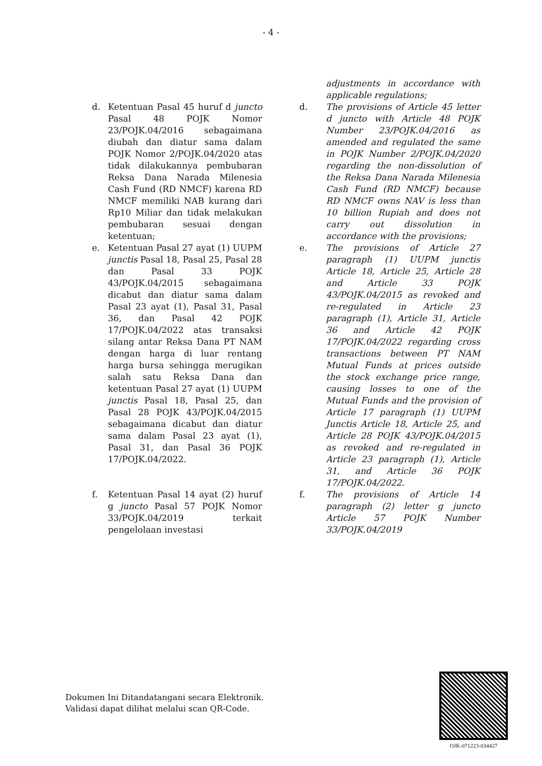- 4 -
| | | | | adjustments in accordance with applicable regulations; |
| d. | Ketentuan Pasal 45 huruf d juncto Pasal 48 POJK Nomor 23/POJK.04/2016 sebagaimana diubah dan diatur sama dalam POJK Nomor 2/POJK.04/2020 atas tidak dilakukannya pembubaran Reksa Dana Narada Milenesia Cash Fund (RD NMCF) karena RD NMCF memiliki NAB kurang dari Rp10 Miliar dan tidak melakukan pembubaran sesuai dengan ketentuan; | | d. | The provisions of Article 45 letter d juncto with Article 48 POJK Number 23/POJK.04/2016 as amended and regulated the same in POJK Number 2/POJK.04/2020 regarding the non-dissolution of the Reksa Dana Narada Milenesia Cash Fund (RD NMCF) because RD NMCF owns NAV is less than 10 billion Rupiah and does not carry out dissolution in accordance with the provisions; |
| e. | Ketentuan Pasal 27 ayat (1) UUPM junctis Pasal 18, Pasal 25, Pasal 28 dan Pasal 33 POJK 43/POJK.04/2015 sebagaimana dicabut dan diatur sama dalam Pasal 23 ayat (1), Pasal 31, Pasal 36, dan Pasal 42 POJK 17/POJK.04/2022 atas transaksi silang antar Reksa Dana PT NAM dengan harga di luar rentang harga bursa sehingga merugikan salah satu Reksa Dana dan ketentuan Pasal 27 ayat (1) UUPM junctis Pasal 18, Pasal 25, dan Pasal 28 POJK 43/POJK.04/2015 sebagaimana dicabut dan diatur sama dalam Pasal 23 ayat (1), Pasal 31, dan Pasal 36 POJK 17/POJK.04/2022. | | e. | The provisions of Article 27 paragraph (1) UUPM junctis Article 18, Article 25, Article 28 and Article 33 POJK 43/POJK.04/2015 as revoked and re-regulated in Article 23 paragraph (1), Article 31, Article 36 and Article 42 POJK 17/POJK.04/2022 regarding cross transactions between PT NAM Mutual Funds at prices outside the stock exchange price range, causing losses to one of the Mutual Funds and the provision of Article 17 paragraph (1) UUPM Junctis Article 18, Article 25, and Article 28 POJK 43/POJK.04/2015 as revoked and re-regulated in Article 23 paragraph (1), Article 31, and Article 36 POJK 17/POJK.04/2022. |
| f. | Ketentuan Pasal 14 ayat (2) huruf g juncto Pasal 57 POJK Nomor 33/POJK.04/2019 terkait pengelolaan investasi | | f. | The provisions of Article 14 paragraph (2) letter g juncto Article 57 POJK Number 33/POJK.04/2019 |
Dokumen Ini Ditandatangani secara Elektronik.
Validasi dapat dilihat melalui scan QR-Code.
OJK-071223-034427